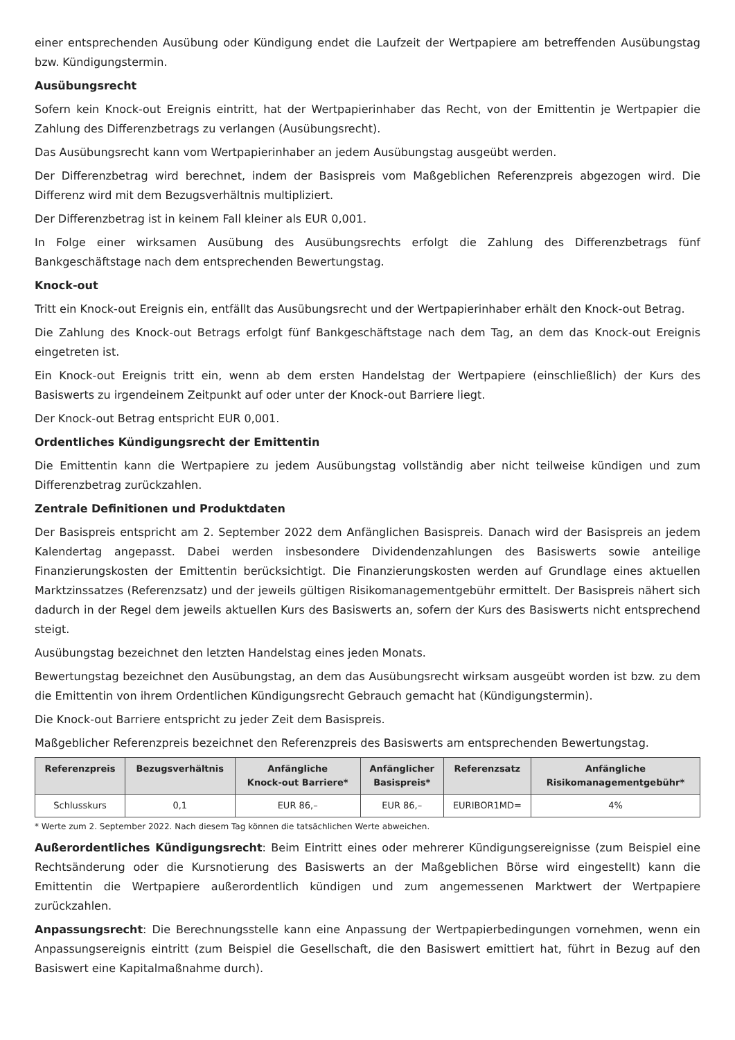einer entsprechenden Ausübung oder Kündigung endet die Laufzeit der Wertpapiere am betreffenden Ausübungstag bzw. Kündigungstermin.
Ausübungsrecht
Sofern kein Knock-out Ereignis eintritt, hat der Wertpapierinhaber das Recht, von der Emittentin je Wertpapier die Zahlung des Differenzbetrags zu verlangen (Ausübungsrecht).
Das Ausübungsrecht kann vom Wertpapierinhaber an jedem Ausübungstag ausgeübt werden.
Der Differenzbetrag wird berechnet, indem der Basispreis vom Maßgeblichen Referenzpreis abgezogen wird. Die Differenz wird mit dem Bezugsverhältnis multipliziert.
Der Differenzbetrag ist in keinem Fall kleiner als EUR 0,001.
In Folge einer wirksamen Ausübung des Ausübungsrechts erfolgt die Zahlung des Differenzbetrags fünf Bankgeschäftstage nach dem entsprechenden Bewertungstag.
Knock-out
Tritt ein Knock-out Ereignis ein, entfällt das Ausübungsrecht und der Wertpapierinhaber erhält den Knock-out Betrag.
Die Zahlung des Knock-out Betrags erfolgt fünf Bankgeschäftstage nach dem Tag, an dem das Knock-out Ereignis eingetreten ist.
Ein Knock-out Ereignis tritt ein, wenn ab dem ersten Handelstag der Wertpapiere (einschließlich) der Kurs des Basiswerts zu irgendeinem Zeitpunkt auf oder unter der Knock-out Barriere liegt.
Der Knock-out Betrag entspricht EUR 0,001.
Ordentliches Kündigungsrecht der Emittentin
Die Emittentin kann die Wertpapiere zu jedem Ausübungstag vollständig aber nicht teilweise kündigen und zum Differenzbetrag zurückzahlen.
Zentrale Definitionen und Produktdaten
Der Basispreis entspricht am 2. September 2022 dem Anfänglichen Basispreis. Danach wird der Basispreis an jedem Kalendertag angepasst. Dabei werden insbesondere Dividendenzahlungen des Basiswerts sowie anteilige Finanzierungskosten der Emittentin berücksichtigt. Die Finanzierungskosten werden auf Grundlage eines aktuellen Marktzinssatzes (Referenzsatz) und der jeweils gültigen Risikomanagementgebühr ermittelt. Der Basispreis nähert sich dadurch in der Regel dem jeweils aktuellen Kurs des Basiswerts an, sofern der Kurs des Basiswerts nicht entsprechend steigt.
Ausübungstag bezeichnet den letzten Handelstag eines jeden Monats.
Bewertungstag bezeichnet den Ausübungstag, an dem das Ausübungsrecht wirksam ausgeübt worden ist bzw. zu dem die Emittentin von ihrem Ordentlichen Kündigungsrecht Gebrauch gemacht hat (Kündigungstermin).
Die Knock-out Barriere entspricht zu jeder Zeit dem Basispreis.
Maßgeblicher Referenzpreis bezeichnet den Referenzpreis des Basiswerts am entsprechenden Bewertungstag.
| Referenzpreis | Bezugsverhältnis | Anfängliche Knock-out Barriere* | Anfänglicher Basispreis* | Referenzsatz | Anfängliche Risikomanagementgebühr* |
| --- | --- | --- | --- | --- | --- |
| Schlusskurs | 0,1 | EUR 86,– | EUR 86,– | EURIBOR1MD= | 4% |
* Werte zum 2. September 2022. Nach diesem Tag können die tatsächlichen Werte abweichen.
Außerordentliches Kündigungsrecht: Beim Eintritt eines oder mehrerer Kündigungsereignisse (zum Beispiel eine Rechtsänderung oder die Kursnotierung des Basiswerts an der Maßgeblichen Börse wird eingestellt) kann die Emittentin die Wertpapiere außerordentlich kündigen und zum angemessenen Marktwert der Wertpapiere zurückzahlen.
Anpassungsrecht: Die Berechnungsstelle kann eine Anpassung der Wertpapierbedingungen vornehmen, wenn ein Anpassungsereignis eintritt (zum Beispiel die Gesellschaft, die den Basiswert emittiert hat, führt in Bezug auf den Basiswert eine Kapitalmaßnahme durch).